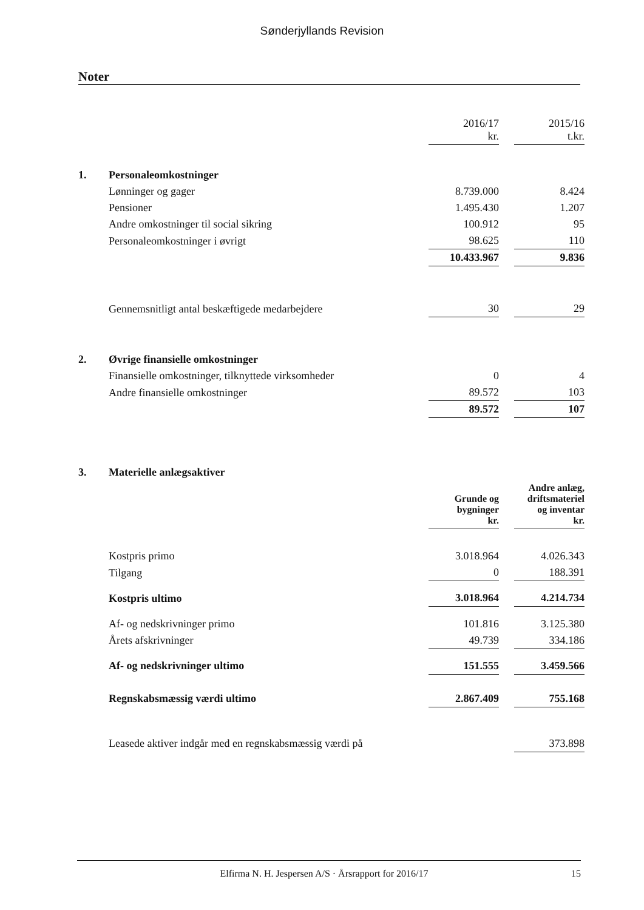Sønderjyllands Revision
Noter
| | | 2016/17 kr. | | 2015/16 t.kr. |
| 1. | Personaleomkostninger | | | |
| | Lønninger og gager | 8.739.000 | | 8.424 |
| | Pensioner | 1.495.430 | | 1.207 |
| | Andre omkostninger til social sikring | 100.912 | | 95 |
| | Personaleomkostninger i øvrigt | 98.625 | | 110 |
| | | 10.433.967 | | 9.836 |
| | Gennemsnitligt antal beskæftigede medarbejdere | 30 | | 29 |
| 2. | Øvrige finansielle omkostninger | | | |
| | Finansielle omkostninger, tilknyttede virksomheder | 0 | | 4 |
| | Andre finansielle omkostninger | 89.572 | | 103 |
| | | 89.572 | | 107 |
| 3. | Materielle anlægsaktiver | | | |
| | | Grunde og bygninger kr. | | Andre anlæg, driftsmateriel og inventar kr. |
| | Kostpris primo | 3.018.964 | | 4.026.343 |
| | Tilgang | 0 | | 188.391 |
| | Kostpris ultimo | 3.018.964 | | 4.214.734 |
| | Af- og nedskrivninger primo | 101.816 | | 3.125.380 |
| | Årets afskrivninger | 49.739 | | 334.186 |
| | Af- og nedskrivninger ultimo | 151.555 | | 3.459.566 |
| | Regnskabsmæssig værdi ultimo | 2.867.409 | | 755.168 |
| | Leasede aktiver indgår med en regnskabsmæssig værdi på | | | 373.898 |
Elfirma N. H. Jespersen A/S · Årsrapport for 2016/17 15